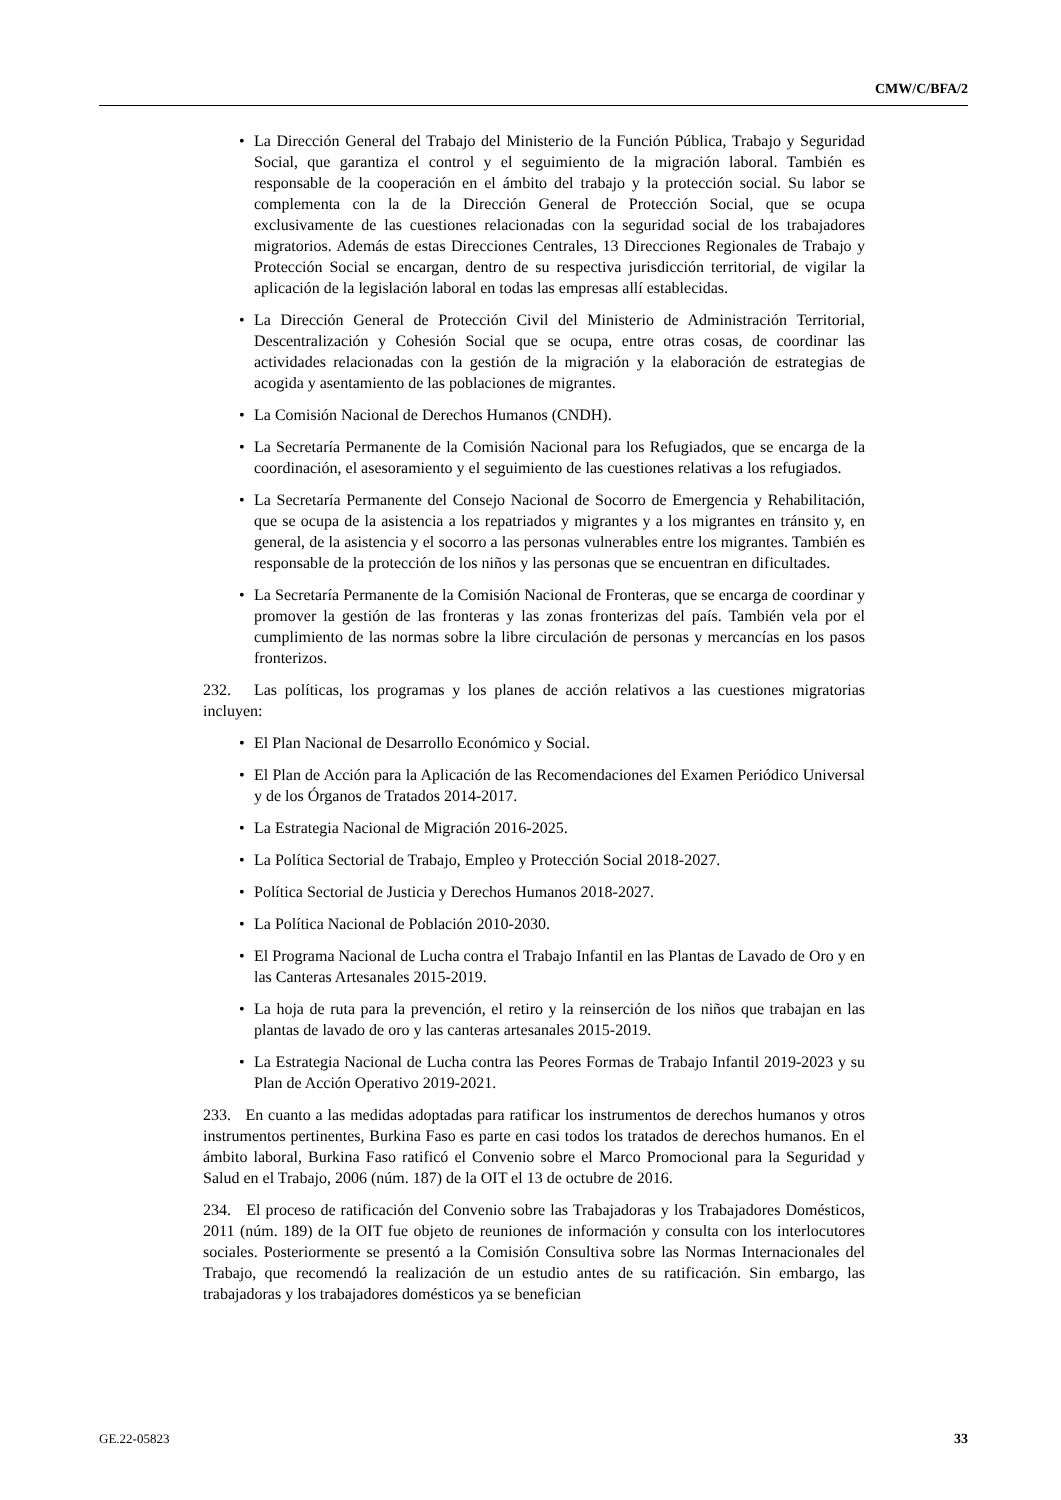CMW/C/BFA/2
• La Dirección General del Trabajo del Ministerio de la Función Pública, Trabajo y Seguridad Social, que garantiza el control y el seguimiento de la migración laboral. También es responsable de la cooperación en el ámbito del trabajo y la protección social. Su labor se complementa con la de la Dirección General de Protección Social, que se ocupa exclusivamente de las cuestiones relacionadas con la seguridad social de los trabajadores migratorios. Además de estas Direcciones Centrales, 13 Direcciones Regionales de Trabajo y Protección Social se encargan, dentro de su respectiva jurisdicción territorial, de vigilar la aplicación de la legislación laboral en todas las empresas allí establecidas.
• La Dirección General de Protección Civil del Ministerio de Administración Territorial, Descentralización y Cohesión Social que se ocupa, entre otras cosas, de coordinar las actividades relacionadas con la gestión de la migración y la elaboración de estrategias de acogida y asentamiento de las poblaciones de migrantes.
• La Comisión Nacional de Derechos Humanos (CNDH).
• La Secretaría Permanente de la Comisión Nacional para los Refugiados, que se encarga de la coordinación, el asesoramiento y el seguimiento de las cuestiones relativas a los refugiados.
• La Secretaría Permanente del Consejo Nacional de Socorro de Emergencia y Rehabilitación, que se ocupa de la asistencia a los repatriados y migrantes y a los migrantes en tránsito y, en general, de la asistencia y el socorro a las personas vulnerables entre los migrantes. También es responsable de la protección de los niños y las personas que se encuentran en dificultades.
• La Secretaría Permanente de la Comisión Nacional de Fronteras, que se encarga de coordinar y promover la gestión de las fronteras y las zonas fronterizas del país. También vela por el cumplimiento de las normas sobre la libre circulación de personas y mercancías en los pasos fronterizos.
232. Las políticas, los programas y los planes de acción relativos a las cuestiones migratorias incluyen:
• El Plan Nacional de Desarrollo Económico y Social.
• El Plan de Acción para la Aplicación de las Recomendaciones del Examen Periódico Universal y de los Órganos de Tratados 2014-2017.
• La Estrategia Nacional de Migración 2016-2025.
• La Política Sectorial de Trabajo, Empleo y Protección Social 2018-2027.
• Política Sectorial de Justicia y Derechos Humanos 2018-2027.
• La Política Nacional de Población 2010-2030.
• El Programa Nacional de Lucha contra el Trabajo Infantil en las Plantas de Lavado de Oro y en las Canteras Artesanales 2015-2019.
• La hoja de ruta para la prevención, el retiro y la reinserción de los niños que trabajan en las plantas de lavado de oro y las canteras artesanales 2015-2019.
• La Estrategia Nacional de Lucha contra las Peores Formas de Trabajo Infantil 2019-2023 y su Plan de Acción Operativo 2019-2021.
233. En cuanto a las medidas adoptadas para ratificar los instrumentos de derechos humanos y otros instrumentos pertinentes, Burkina Faso es parte en casi todos los tratados de derechos humanos. En el ámbito laboral, Burkina Faso ratificó el Convenio sobre el Marco Promocional para la Seguridad y Salud en el Trabajo, 2006 (núm. 187) de la OIT el 13 de octubre de 2016.
234. El proceso de ratificación del Convenio sobre las Trabajadoras y los Trabajadores Domésticos, 2011 (núm. 189) de la OIT fue objeto de reuniones de información y consulta con los interlocutores sociales. Posteriormente se presentó a la Comisión Consultiva sobre las Normas Internacionales del Trabajo, que recomendó la realización de un estudio antes de su ratificación. Sin embargo, las trabajadoras y los trabajadores domésticos ya se benefician
GE.22-05823 33